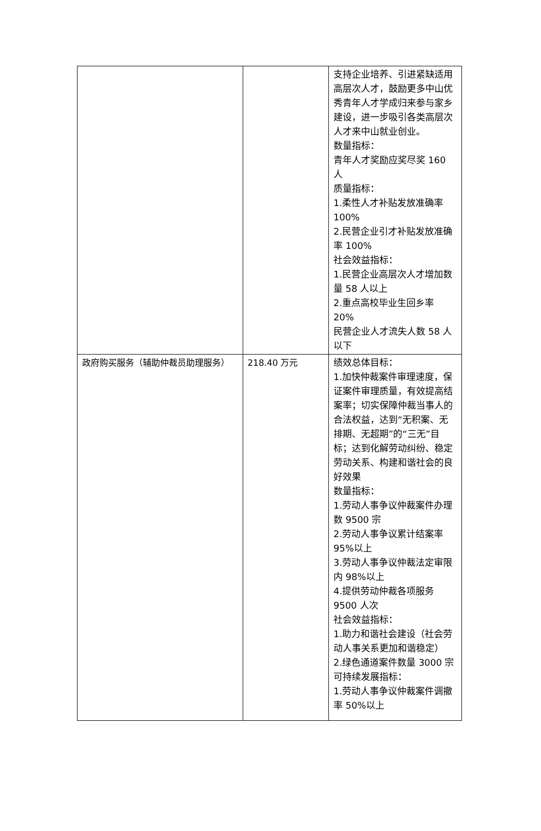| | | 支持企业培养、引进紧缺适用高层次人才，鼓励更多中山优秀青年人才学成归来参与家乡建设，进一步吸引各类高层次人才来中山就业创业。 数量指标： 青年人才奖励应奖尽奖 160 人 质量指标： 1.柔性人才补贴发放准确率 100% 2.民营企业引才补贴发放准确率 100% 社会效益指标： 1.民营企业高层次人才增加数量 58 人以上 2.重点高校毕业生回乡率 20% 民营企业人才流失人数 58 人以下 |
| 政府购买服务（辅助仲裁员助理服务） | 218.40 万元 | 绩效总体目标： 1.加快仲裁案件审理速度，保证案件审理质量，有效提高结案率；切实保障仲裁当事人的合法权益，达到“无积案、无排期、无超期”的“三无”目标；达到化解劳动纠纷、稳定劳动关系、构建和谐社会的良好效果 数量指标： 1.劳动人事争议仲裁案件办理数 9500 宗 2.劳动人事争议累计结案率 95%以上 3.劳动人事争议仲裁法定审限内 98%以上 4.提供劳动仲裁各项服务 9500 人次 社会效益指标： 1.助力和谐社会建设（社会劳动人事关系更加和谐稳定） 2.绿色通道案件数量 3000 宗 可持续发展指标： 1.劳动人事争议仲裁案件调撤率 50%以上 |